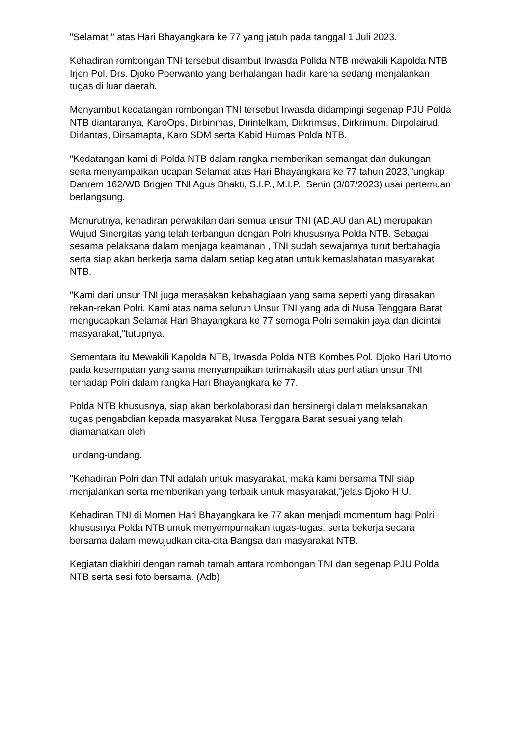"Selamat " atas Hari Bhayangkara ke 77 yang jatuh pada tanggal 1 Juli 2023.
Kehadiran rombongan TNI tersebut disambut Irwasda Pollda NTB mewakili Kapolda NTB Irjen Pol. Drs. Djoko Poerwanto yang berhalangan hadir karena sedang menjalankan tugas di luar daerah.
Menyambut kedatangan rombongan TNI tersebut Irwasda didampingi segenap PJU Polda NTB diantaranya, KaroOps, Dirbinmas, Dirintelkam, Dirkrimsus, Dirkrimum, Dirpolairud, Dirlantas, Dirsamapta, Karo SDM serta Kabid Humas Polda NTB.
"Kedatangan kami di Polda NTB dalam rangka memberikan semangat dan dukungan serta menyampaikan ucapan Selamat atas Hari Bhayangkara ke 77 tahun 2023,"ungkap Danrem 162/WB Brigjen TNI Agus Bhakti, S.I.P., M.I.P., Senin (3/07/2023) usai pertemuan berlangsung.
Menurutnya, kehadiran perwakilan dari semua unsur TNI (AD,AU dan AL) merupakan Wujud Sinergitas yang telah terbangun dengan Polri khususnya Polda NTB. Sebagai sesama pelaksana dalam menjaga keamanan , TNI sudah sewajarnya turut berbahagia serta siap akan berkerja sama dalam setiap kegiatan untuk kemaslahatan masyarakat NTB.
"Kami dari unsur TNI juga merasakan kebahagiaan yang sama seperti yang dirasakan rekan-rekan Polri. Kami atas nama seluruh Unsur TNI yang ada di Nusa Tenggara Barat mengucapkan Selamat Hari Bhayangkara ke 77 semoga Polri semakin jaya dan dicintai masyarakat,"tutupnya.
Sementara itu Mewakili Kapolda NTB, Irwasda Polda NTB Kombes Pol. Djoko Hari Utomo pada kesempatan yang sama menyampaikan terimakasih atas perhatian unsur TNI terhadap Polri dalam rangka Hari Bhayangkara ke 77.
Polda NTB khususnya, siap akan berkolaborasi dan bersinergi dalam melaksanakan tugas pengabdian kepada masyarakat Nusa Tenggara Barat sesuai yang telah diamanatkan oleh
undang-undang.
"Kehadiran Polri dan TNI adalah untuk masyarakat, maka kami bersama TNI siap menjalankan serta memberikan yang terbaik untuk masyarakat,"jelas Djoko H U.
Kehadiran TNI di Momen Hari Bhayangkara ke 77 akan menjadi momentum bagi Polri khususnya Polda NTB untuk menyempurnakan tugas-tugas, serta bekerja secara bersama dalam mewujudkan cita-cita Bangsa dan masyarakat NTB.
Kegiatan diakhiri dengan ramah tamah antara rombongan TNI dan segenap PJU Polda NTB serta sesi foto bersama. (Adb)